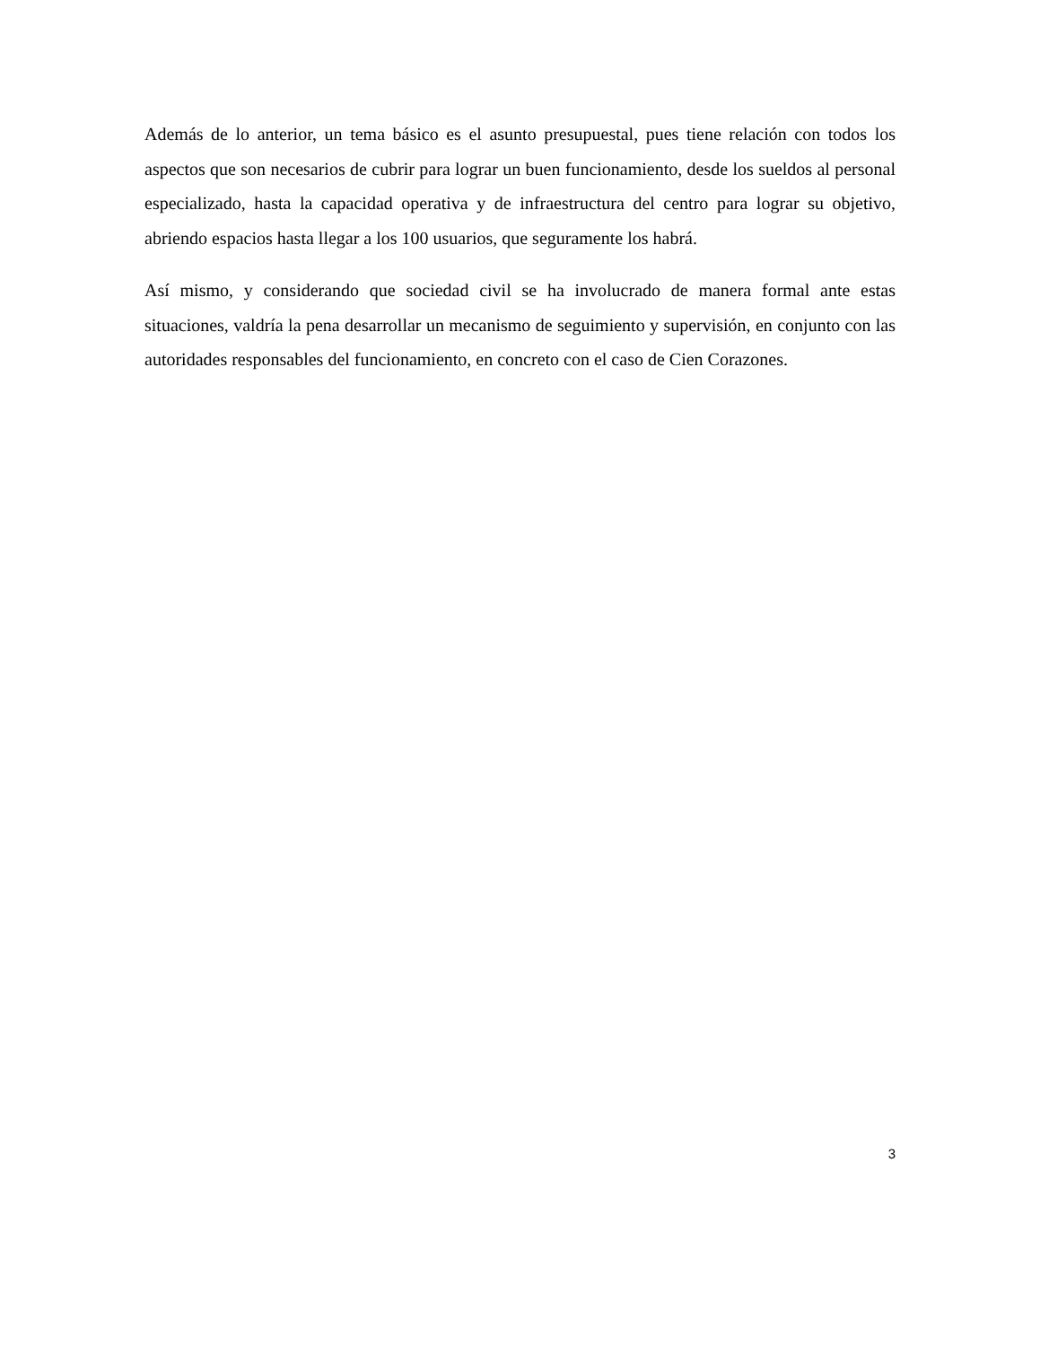Además de lo anterior, un tema básico es el asunto presupuestal, pues tiene relación con todos los aspectos que son necesarios de cubrir para lograr un buen funcionamiento, desde los sueldos al personal especializado, hasta la capacidad operativa y de infraestructura del centro para lograr su objetivo, abriendo espacios hasta llegar a los 100 usuarios, que seguramente los habrá.
Así mismo, y considerando que sociedad civil se ha involucrado de manera formal ante estas situaciones, valdría la pena desarrollar un mecanismo de seguimiento y supervisión, en conjunto con las autoridades responsables del funcionamiento, en concreto con el caso de Cien Corazones.
3